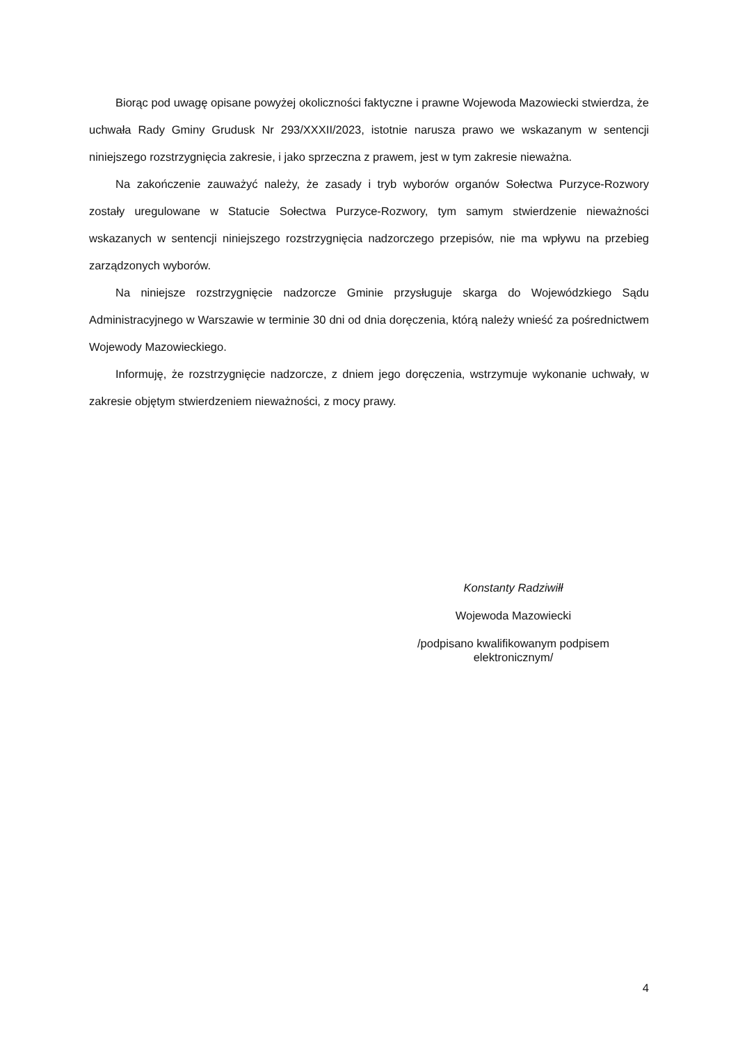Biorąc pod uwagę opisane powyżej okoliczności faktyczne i prawne Wojewoda Mazowiecki stwierdza, że uchwała Rady Gminy Grudusk Nr 293/XXXII/2023, istotnie narusza prawo we wskazanym w sentencji niniejszego rozstrzygnięcia zakresie, i jako sprzeczna z prawem, jest w tym zakresie nieważna.
Na zakończenie zauważyć należy, że zasady i tryb wyborów organów Sołectwa Purzyce-Rozwory zostały uregulowane w Statucie Sołectwa Purzyce-Rozwory, tym samym stwierdzenie nieważności wskazanych w sentencji niniejszego rozstrzygnięcia nadzorczego przepisów, nie ma wpływu na przebieg zarządzonych wyborów.
Na niniejsze rozstrzygnięcie nadzorcze Gminie przysługuje skarga do Wojewódzkiego Sądu Administracyjnego w Warszawie w terminie 30 dni od dnia doręczenia, którą należy wnieść za pośrednictwem Wojewody Mazowieckiego.
Informuję, że rozstrzygnięcie nadzorcze, z dniem jego doręczenia, wstrzymuje wykonanie uchwały, w zakresie objętym stwierdzeniem nieważności, z mocy prawy.
Konstanty Radziwiłł
Wojewoda Mazowiecki
/podpisano kwalifikowanym podpisem
elektronicznym/
4